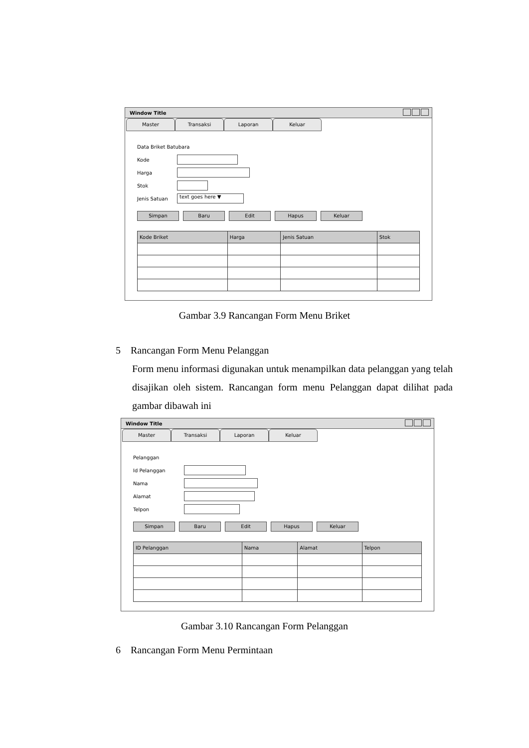Window Title
Master Transaksi Laporan Keluar
Data Briket Batubara
Kode
Harga
Stok
Jenis Satuan text goes here ▼
Simpan Baru Edit Hapus Keluar
| Kode Briket | Harga | Jenis Satuan | Stok |
| --- | --- | --- | --- |
Gambar 3.9 Rancangan Form Menu Briket
5 Rancangan Form Menu Pelanggan
Form menu informasi digunakan untuk menampilkan data pelanggan yang telah disajikan oleh sistem. Rancangan form menu Pelanggan dapat dilihat pada gambar dibawah ini
Window Title
Master Transaksi Laporan Keluar
Pelanggan
Id Pelanggan
Nama
Alamat
Telpon
Simpan Baru Edit Hapus Keluar
| ID Pelanggan | Nama | Alamat | Telpon |
| --- | --- | --- | --- |
Gambar 3.10 Rancangan Form Pelanggan
6 Rancangan Form Menu Permintaan